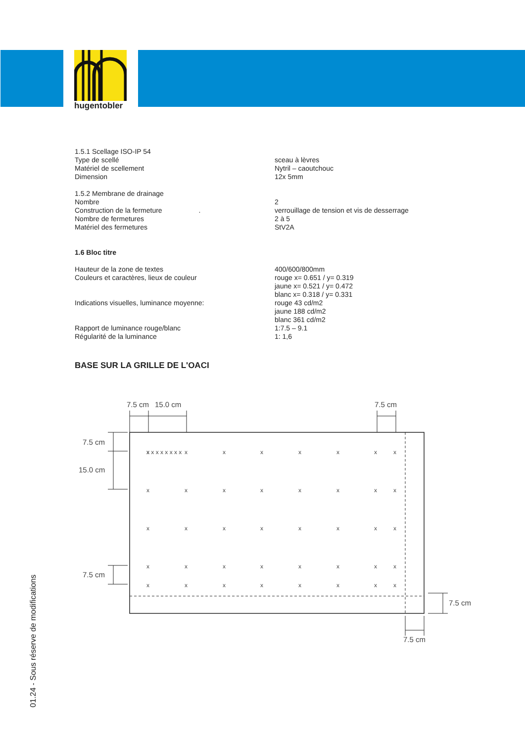hugentobler
1.5.1 Scellage ISO-IP 54
Type de scellé sceau à lèvres
Matériel de scellement Nytril – caoutchouc
Dimension 12x 5mm
1.5.2 Membrane de drainage
Nombre 2
Construction de la fermeture . verrouillage de tension et vis de desserrage
Nombre de fermetures 2 à 5
Matériel des fermetures StV2A
1.6 Bloc titre
Hauteur de la zone de textes 400/600/800mm
Couleurs et caractères, lieux de couleur rouge x= 0.651 / y= 0.319
jaune x= 0.521 / y= 0.472
blanc x= 0.318 / y= 0.331
Indications visuelles, luminance moyenne: rouge 43 cd/m2
jaune 188 cd/m2
blanc 361 cd/m2
Rapport de luminance rouge/blanc 1:7.5 – 9.1
Régularité de la luminance 1: 1,6
BASE SUR LA GRILLE DE L'OACI
7.5 cm
15.0 cm
7.5 cm
7.5 cm
15.0 cm
7.5 cm
7.5 cm
7.5 cm
x x x x x x x x
xxxxxxxx
xxxxxxxx
xxxxxxxx
xxxxxxxx
xxxxxxxx
01.24 - Sous réserve de modifications